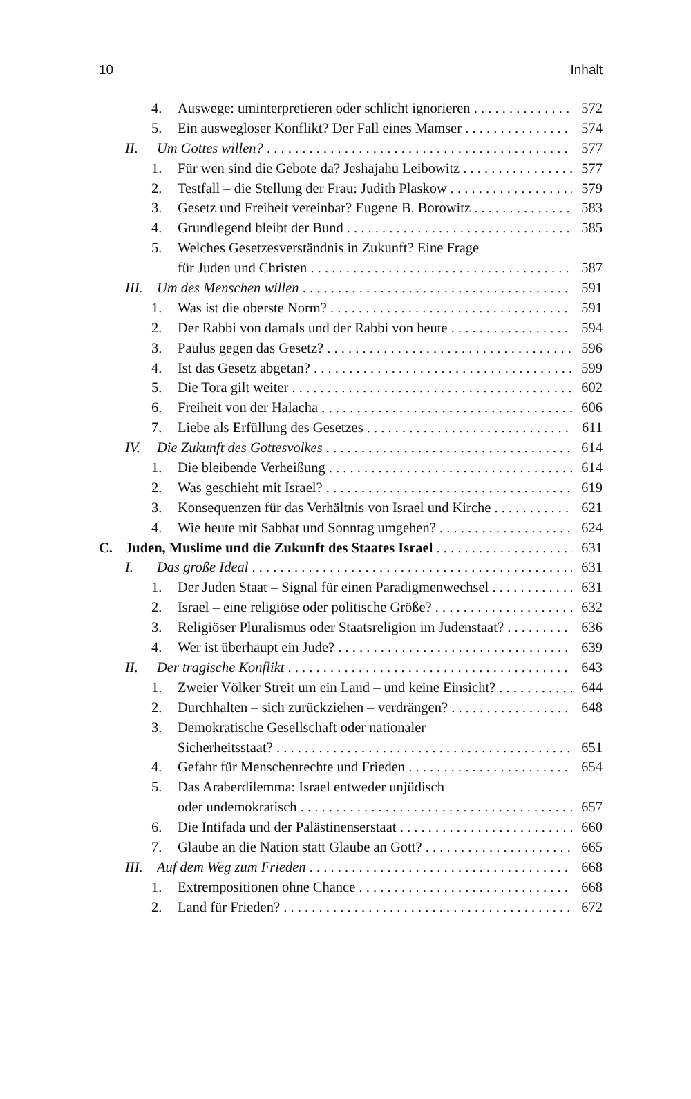10 Inhalt
4. Auswege: uminterpretieren oder schlicht ignorieren 572
5. Ein auswegloser Konflikt? Der Fall eines Mamser 574
II. Um Gottes willen? 577
1. Für wen sind die Gebote da? Jeshajahu Leibowitz 577
2. Testfall – die Stellung der Frau: Judith Plaskow 579
3. Gesetz und Freiheit vereinbar? Eugene B. Borowitz 583
4. Grundlegend bleibt der Bund 585
5. Welches Gesetzesverständnis in Zukunft? Eine Frage
für Juden und Christen 587
III. Um des Menschen willen 591
1. Was ist die oberste Norm? 591
2. Der Rabbi von damals und der Rabbi von heute 594
3. Paulus gegen das Gesetz? 596
4. Ist das Gesetz abgetan? 599
5. Die Tora gilt weiter 602
6. Freiheit von der Halacha 606
7. Liebe als Erfüllung des Gesetzes 611
IV. Die Zukunft des Gottesvolkes 614
1. Die bleibende Verheißung 614
2. Was geschieht mit Israel? 619
3. Konsequenzen für das Verhältnis von Israel und Kirche 621
4. Wie heute mit Sabbat und Sonntag umgehen? 624
C. Juden, Muslime und die Zukunft des Staates Israel 631
I. Das große Ideal 631
1. Der Juden Staat – Signal für einen Paradigmenwechsel 631
2. Israel – eine religiöse oder politische Größe? 632
3. Religiöser Pluralismus oder Staatsreligion im Judenstaat? 636
4. Wer ist überhaupt ein Jude? 639
II. Der tragische Konflikt 643
1. Zweier Völker Streit um ein Land – und keine Einsicht? 644
2. Durchhalten – sich zurückziehen – verdrängen? 648
3. Demokratische Gesellschaft oder nationaler
Sicherheitsstaat? 651
4. Gefahr für Menschenrechte und Frieden 654
5. Das Araberdilemma: Israel entweder unjüdisch
oder undemokratisch 657
6. Die Intifada und der Palästinenserstaat 660
7. Glaube an die Nation statt Glaube an Gott? 665
III. Auf dem Weg zum Frieden 668
1. Extrempositionen ohne Chance 668
2. Land für Frieden? 672